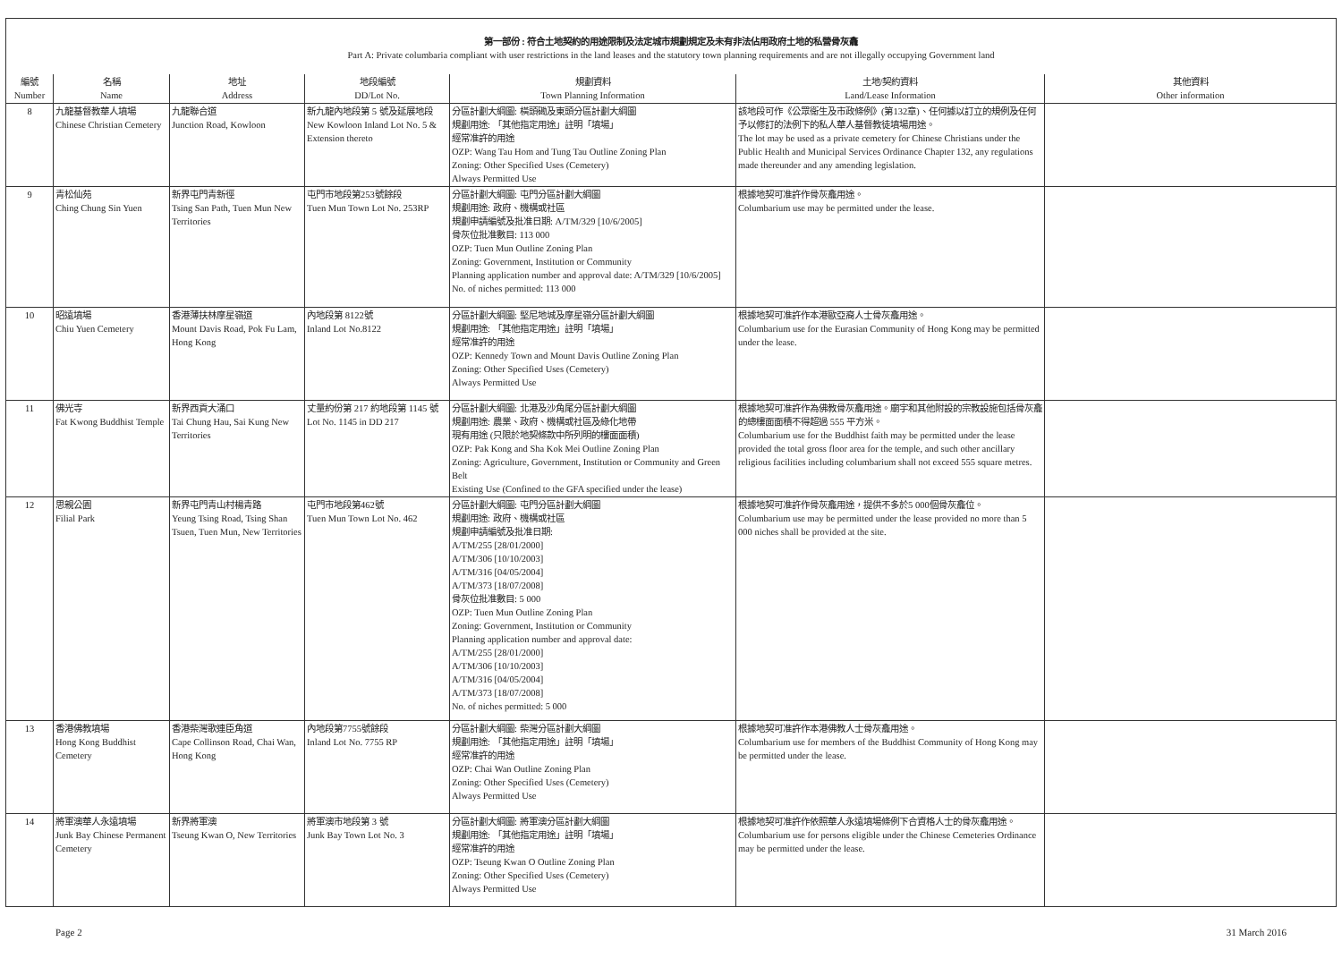第一部份 : 符合土地契約的用途限制及法定城市規劃規定及未有非法佔用政府土地的私營骨灰龕
Part A: Private columbaria compliant with user restrictions in the land leases and the statutory town planning requirements and are not illegally occupying Government land
| 編號 Number | 名稱 Name | 地址 Address | 地段編號 DD/Lot No. | 規劃資料 Town Planning Information | 土地/契約資料 Land/Lease Information | 其他資料 Other information |
| --- | --- | --- | --- | --- | --- | --- |
| 8 | 九龍基督教華人墳場 Chinese Christian Cemetery | 九龍聯合道 Junction Road, Kowloon | 新九龍內地段第 5 號及延展地段 New Kowloon Inland Lot No. 5 & Extension thereto | 分區計劃大綱圖: 橫頭磡及東頭分區計劃大綱圖 規劃用途: 「其他指定用途」註明「墳場」 經常准許的用途 OZP: Wang Tau Hom and Tung Tau Outline Zoning Plan Zoning: Other Specified Uses (Cemetery) Always Permitted Use | 該地段可作《公眾衞生及市政條例》(第132章)、任何據以訂立的規例及任何予以修訂的法例下的私人華人基督教徒墳場用途。 The lot may be used as a private cemetery for Chinese Christians under the Public Health and Municipal Services Ordinance Chapter 132, any regulations made thereunder and any amending legislation. | |
| 9 | 青松仙苑 Ching Chung Sin Yuen | 新界屯門青新徑 Tsing San Path, Tuen Mun New Territories | 屯門市地段第253號餘段 Tuen Mun Town Lot No. 253RP | 分區計劃大綱圖: 屯門分區計劃大綱圖 規劃用途: 政府、機構或社區 規劃申請編號及批准日期: A/TM/329 [10/6/2005] 骨灰位批准數目: 113 000 OZP: Tuen Mun Outline Zoning Plan Zoning: Government, Institution or Community Planning application number and approval date: A/TM/329 [10/6/2005] No. of niches permitted: 113 000 | 根據地契可准許作骨灰龕用途。 Columbarium use may be permitted under the lease. | |
| 10 | 昭遠墳場 Chiu Yuen Cemetery | 香港薄扶林摩星嶺道 Mount Davis Road, Pok Fu Lam, Hong Kong | 內地段第 8122號 Inland Lot No.8122 | 分區計劃大綱圖: 堅尼地城及摩星嶺分區計劃大綱圖 規劃用途: 「其他指定用途」註明「墳場」 經常准許的用途 OZP: Kennedy Town and Mount Davis Outline Zoning Plan Zoning: Other Specified Uses (Cemetery) Always Permitted Use | 根據地契可准許作本港歐亞裔人士骨灰龕用途。 Columbarium use for the Eurasian Community of Hong Kong may be permitted under the lease. | |
| 11 | 佛光寺 Fat Kwong Buddhist Temple | 新界西貢大涌口 Tai Chung Hau, Sai Kung New Territories | 丈量約份第 217 約地段第 1145 號 Lot No. 1145 in DD 217 | 分區計劃大綱圖: 北港及沙角尾分區計劃大綱圖 規劃用途: 農業、政府、機構或社區及綠化地帶 現有用途 (只限於地契條款中所列明的樓面面積) OZP: Pak Kong and Sha Kok Mei Outline Zoning Plan Zoning: Agriculture, Government, Institution or Community and Green Belt Existing Use (Confined to the GFA specified under the lease) | 根據地契可准許作為佛教骨灰龕用途。廟宇和其他附設的宗教設施包括骨灰龕的總樓面面積不得超過 555 平方米。 Columbarium use for the Buddhist faith may be permitted under the lease provided the total gross floor area for the temple, and such other ancillary religious facilities including columbarium shall not exceed 555 square metres. | |
| 12 | 思親公園 Filial Park | 新界屯門青山村楊青路 Yeung Tsing Road, Tsing Shan Tsuen, Tuen Mun, New Territories | 屯門市地段第462號 Tuen Mun Town Lot No. 462 | 分區計劃大綱圖: 屯門分區計劃大綱圖 規劃用途: 政府、機構或社區 規劃申請編號及批准日期: A/TM/255 [28/01/2000] A/TM/306 [10/10/2003] A/TM/316 [04/05/2004] A/TM/373 [18/07/2008] 骨灰位批准數目: 5 000 OZP: Tuen Mun Outline Zoning Plan Zoning: Government, Institution or Community Planning application number and approval date: A/TM/255 [28/01/2000] A/TM/306 [10/10/2003] A/TM/316 [04/05/2004] A/TM/373 [18/07/2008] No. of niches permitted: 5 000 | 根據地契可准許作骨灰龕用途，提供不多於5 000個骨灰龕位。 Columbarium use may be permitted under the lease provided no more than 5 000 niches shall be provided at the site. | |
| 13 | 香港佛教墳場 Hong Kong Buddhist Cemetery | 香港柴灣歌連臣角道 Cape Collinson Road, Chai Wan, Hong Kong | 內地段第7755號餘段 Inland Lot No. 7755 RP | 分區計劃大綱圖: 柴灣分區計劃大綱圖 規劃用途: 「其他指定用途」註明「墳場」 經常准許的用途 OZP: Chai Wan Outline Zoning Plan Zoning: Other Specified Uses (Cemetery) Always Permitted Use | 根據地契可准許作本港佛教人士骨灰龕用途。 Columbarium use for members of the Buddhist Community of Hong Kong may be permitted under the lease. | |
| 14 | 將軍澳華人永遠墳場 Junk Bay Chinese Permanent Cemetery | 新界將軍澳 Tseung Kwan O, New Territories | 將軍澳市地段第 3 號 Junk Bay Town Lot No. 3 | 分區計劃大綱圖: 將軍澳分區計劃大綱圖 規劃用途: 「其他指定用途」註明「墳場」 經常准許的用途 OZP: Tseung Kwan O Outline Zoning Plan Zoning: Other Specified Uses (Cemetery) Always Permitted Use | 根據地契可准許作依照華人永遠墳場條例下合資格人士的骨灰龕用途。 Columbarium use for persons eligible under the Chinese Cemeteries Ordinance may be permitted under the lease. | |
Page 2 31 March 2016